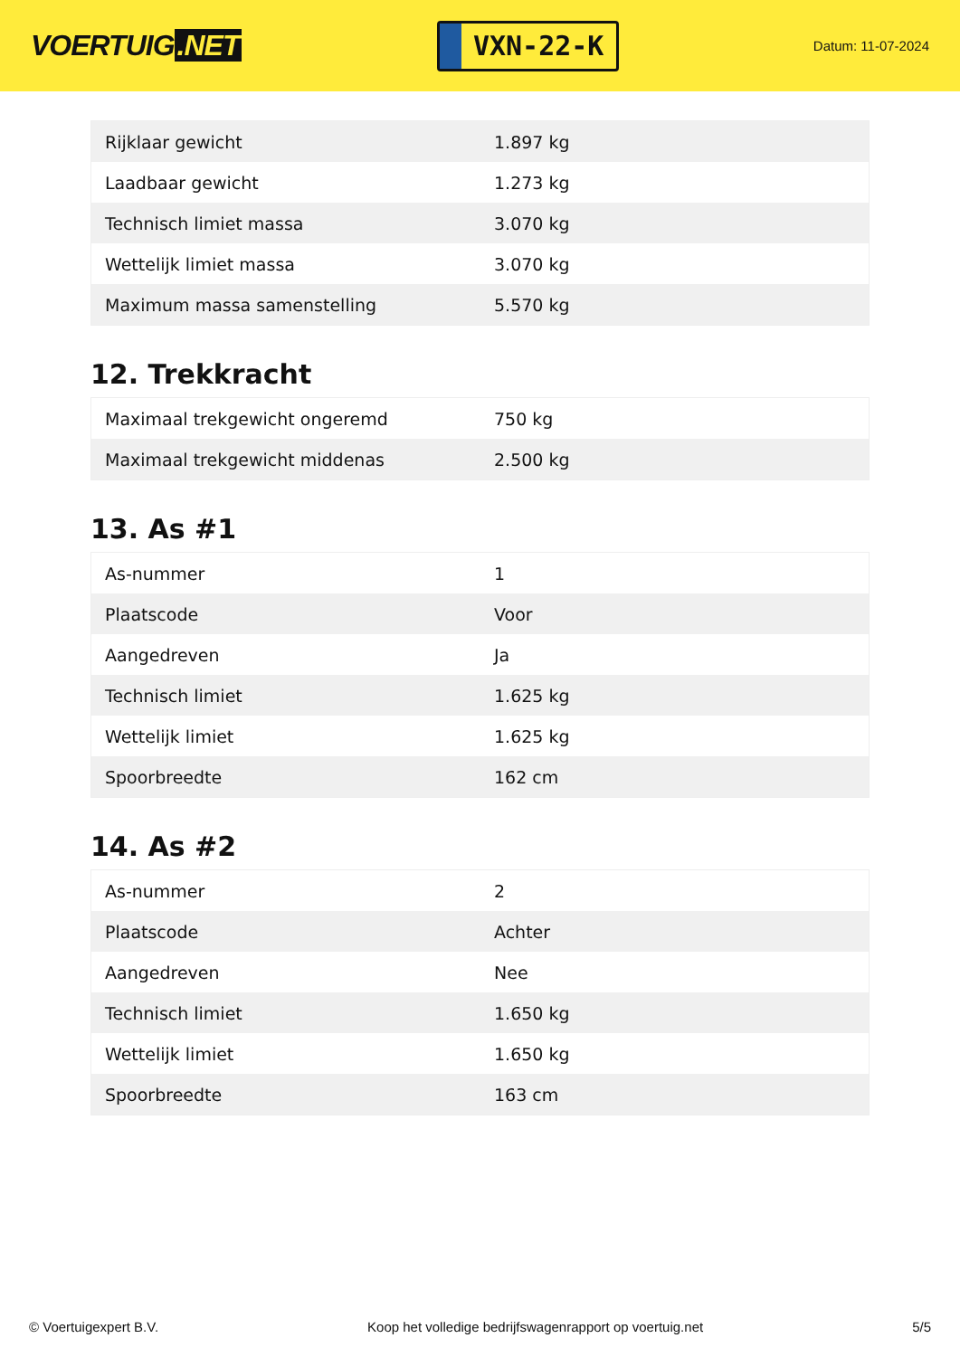VOERTUIG.NET
VXN-22-K
Datum: 11-07-2024
| Rijklaar gewicht | 1.897 kg |
| Laadbaar gewicht | 1.273 kg |
| Technisch limiet massa | 3.070 kg |
| Wettelijk limiet massa | 3.070 kg |
| Maximum massa samenstelling | 5.570 kg |
12. Trekkracht
| Maximaal trekgewicht ongeremd | 750 kg |
| Maximaal trekgewicht middenas | 2.500 kg |
13. As #1
| As-nummer | 1 |
| Plaatscode | Voor |
| Aangedreven | Ja |
| Technisch limiet | 1.625 kg |
| Wettelijk limiet | 1.625 kg |
| Spoorbreedte | 162 cm |
14. As #2
| As-nummer | 2 |
| Plaatscode | Achter |
| Aangedreven | Nee |
| Technisch limiet | 1.650 kg |
| Wettelijk limiet | 1.650 kg |
| Spoorbreedte | 163 cm |
© Voertuigexpert B.V. Koop het volledige bedrijfswagenrapport op voertuig.net 5/5